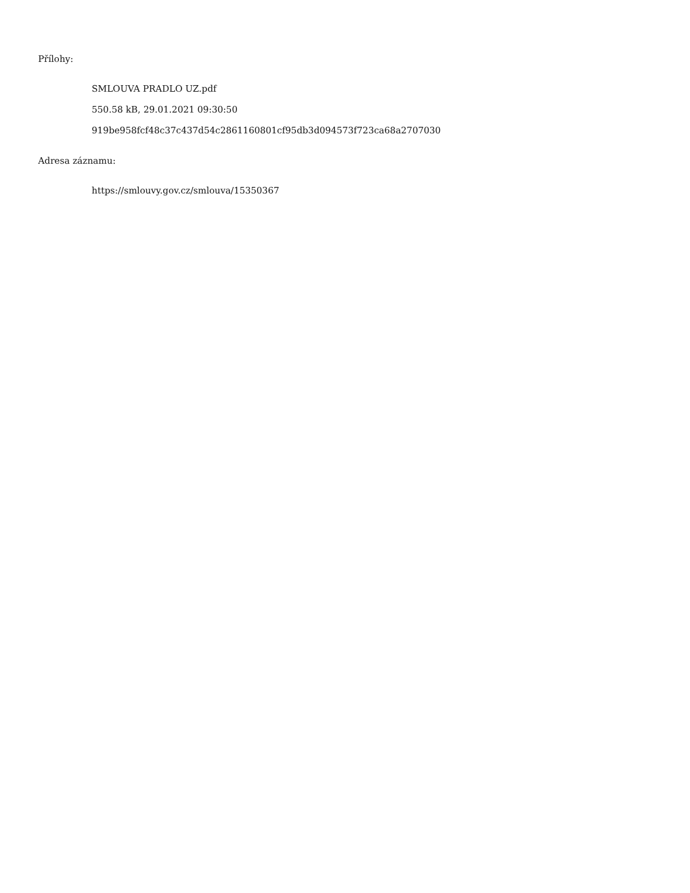Přílohy:
SMLOUVA PRADLO UZ.pdf
550.58 kB, 29.01.2021 09:30:50
919be958fcf48c37c437d54c2861160801cf95db3d094573f723ca68a2707030
Adresa záznamu:
https://smlouvy.gov.cz/smlouva/15350367